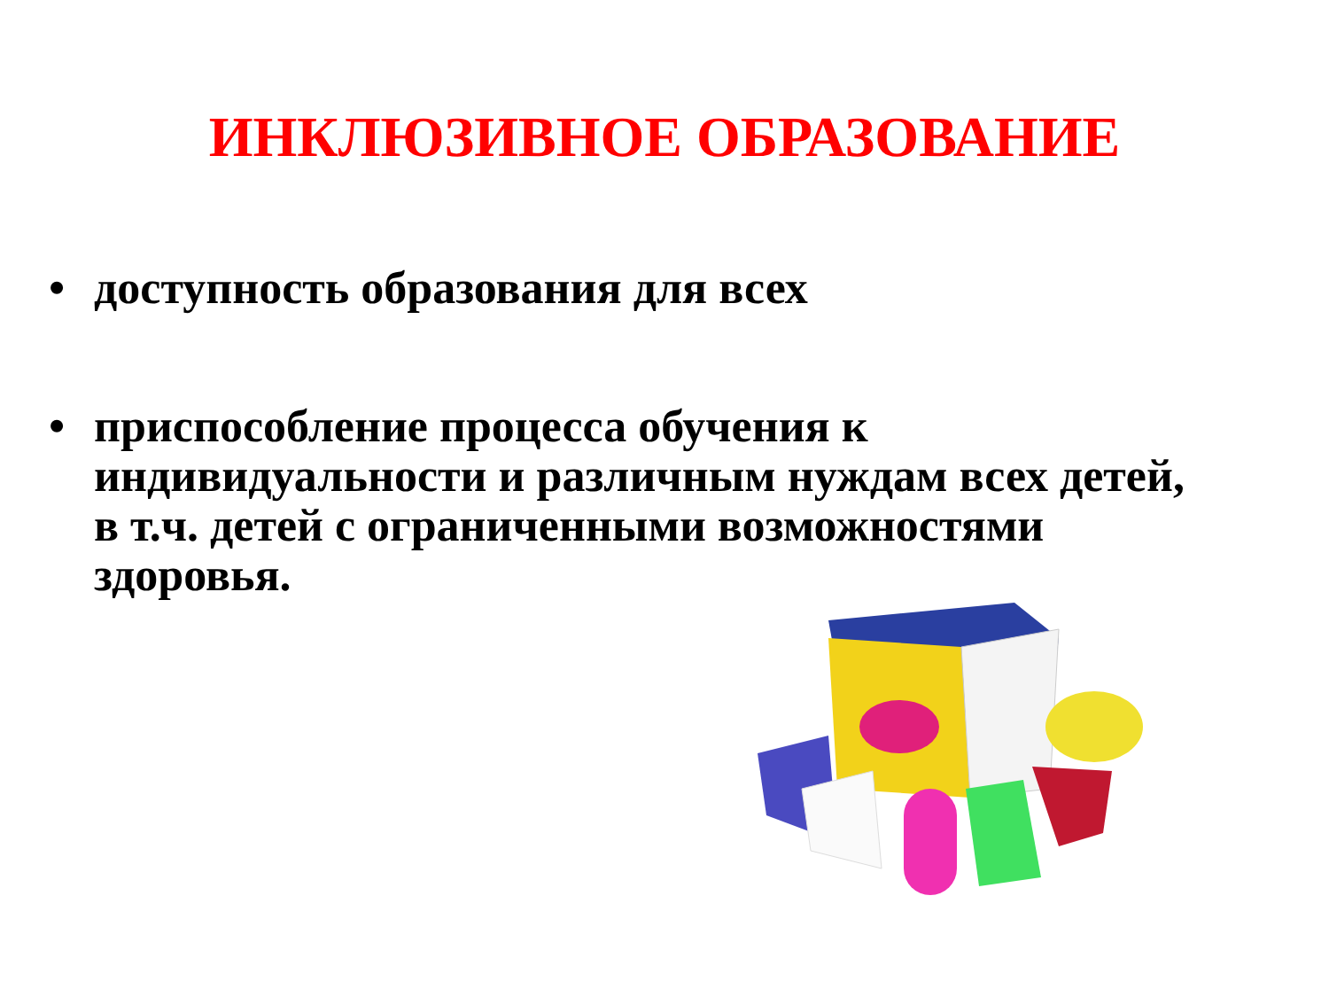ИНКЛЮЗИВНОЕ ОБРАЗОВАНИЕ
• доступность образования для всех
• приспособление процесса обучения к индивидуальности и различным нуждам всех детей, в т.ч. детей с ограниченными возможностями здоровья.